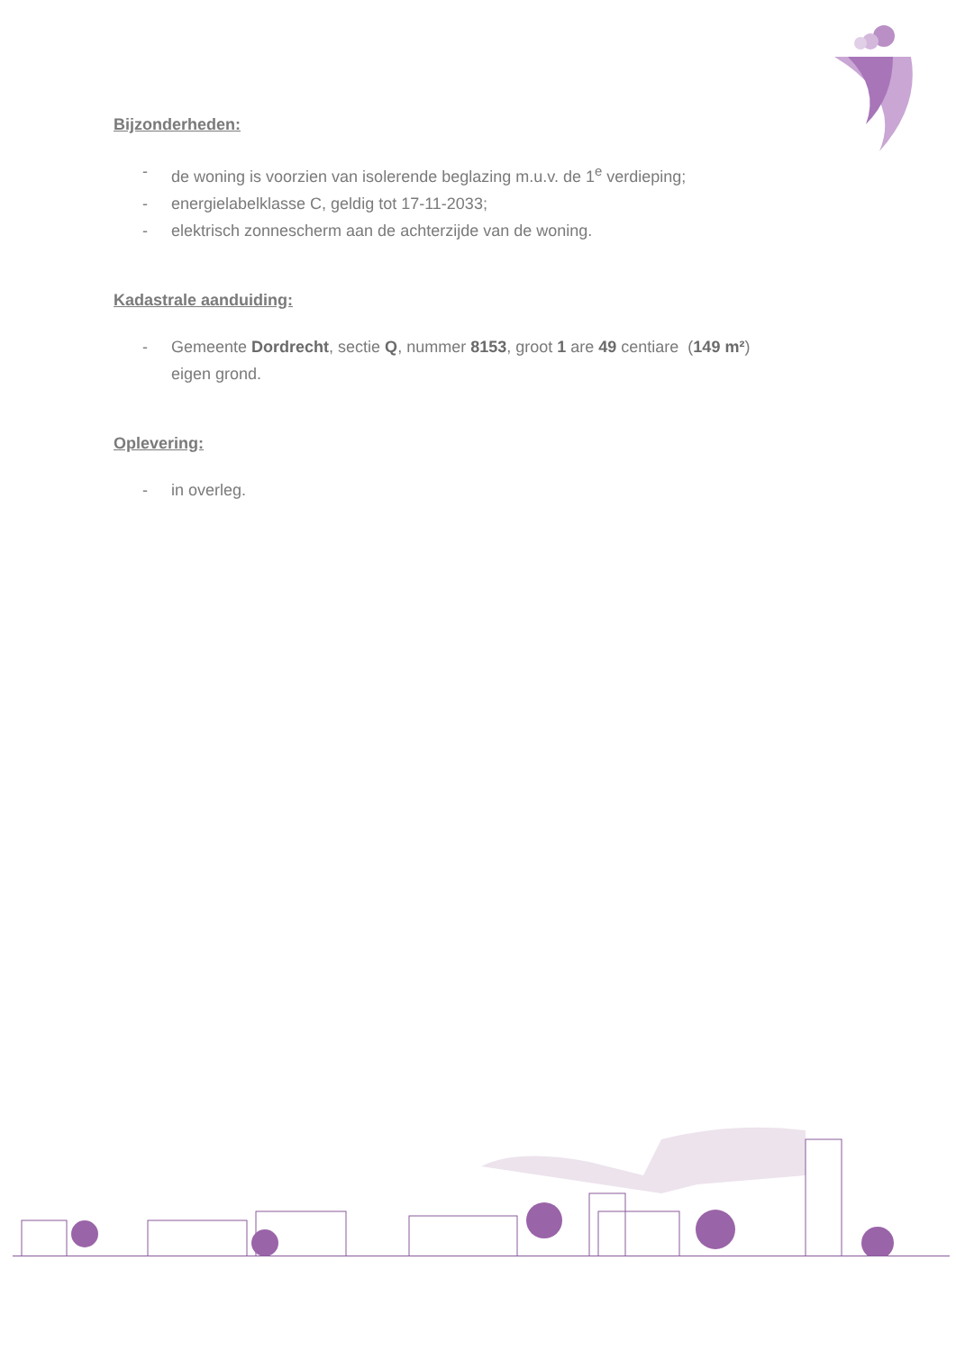Bijzonderheden:
- de woning is voorzien van isolerende beglazing m.u.v. de 1<sup>e</sup> verdieping;
- energielabelklasse C, geldig tot 17-11-2033;
- elektrisch zonnescherm aan de achterzijde van de woning.
Kadastrale aanduiding:
- Gemeente Dordrecht, sectie Q, nummer 8153, groot 1 are 49 centiare (149 m²)
eigen grond.
Oplevering:
- in overleg.